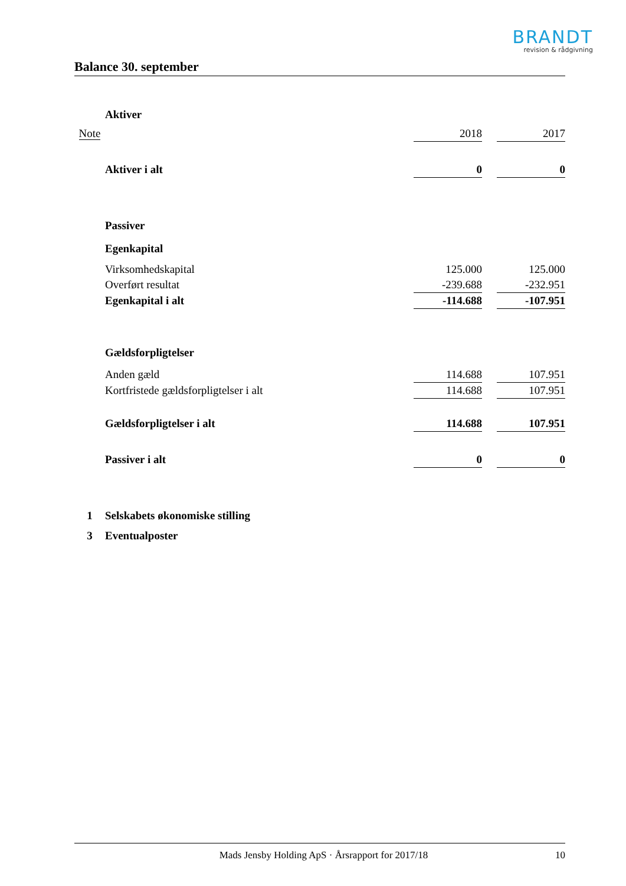BRANDT
revision & rådgivning
Balance 30. september
| | Aktiver | | | |
| Note | | 2018 | | 2017 |
| | Aktiver i alt | 0 | | 0 |
| | Passiver | | | |
| | Egenkapital | | | |
| | Virksomhedskapital | 125.000 | | 125.000 |
| | Overført resultat | -239.688 | | -232.951 |
| | Egenkapital i alt | -114.688 | | -107.951 |
| | Gældsforpligtelser | | | |
| | Anden gæld | 114.688 | | 107.951 |
| | Kortfristede gældsforpligtelser i alt | 114.688 | | 107.951 |
| | Gældsforpligtelser i alt | 114.688 | | 107.951 |
| | Passiver i alt | 0 | | 0 |
| 1 | Selskabets økonomiske stilling | | | |
| 3 | Eventualposter | | | |
Mads Jensby Holding ApS · Årsrapport for 2017/18 10